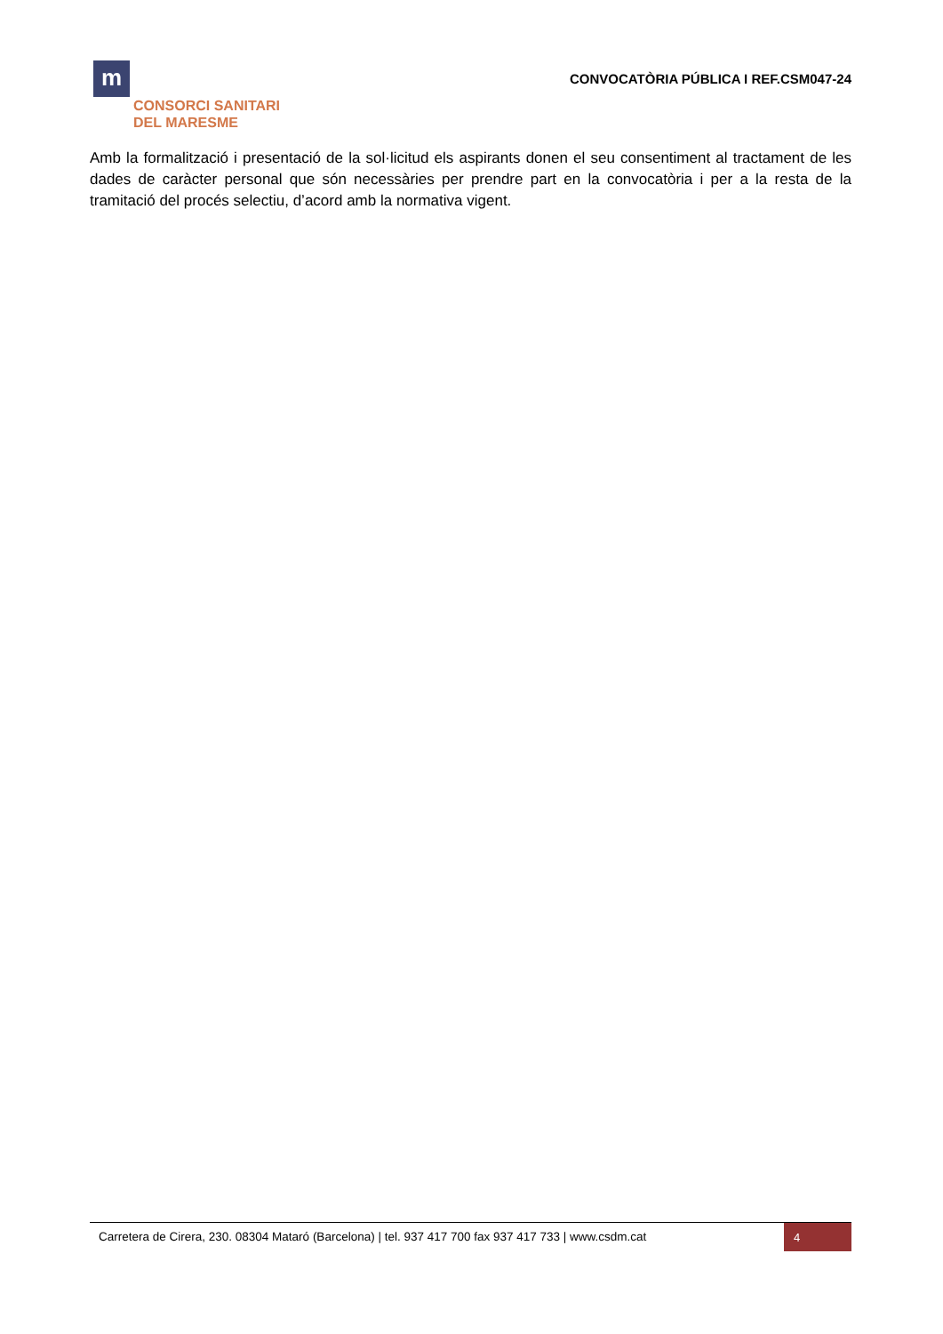m
CONSORCI SANITARI
DEL MARESME
CONVOCATÒRIA PÚBLICA I REF.CSM047-24
Amb la formalització i presentació de la sol·licitud els aspirants donen el seu consentiment al tractament de les dades de caràcter personal que són necessàries per prendre part en la convocatòria i per a la resta de la tramitació del procés selectiu, d’acord amb la normativa vigent.
Carretera de Cirera, 230. 08304 Mataró (Barcelona) | tel. 937 417 700 fax 937 417 733 | www.csdm.cat
4